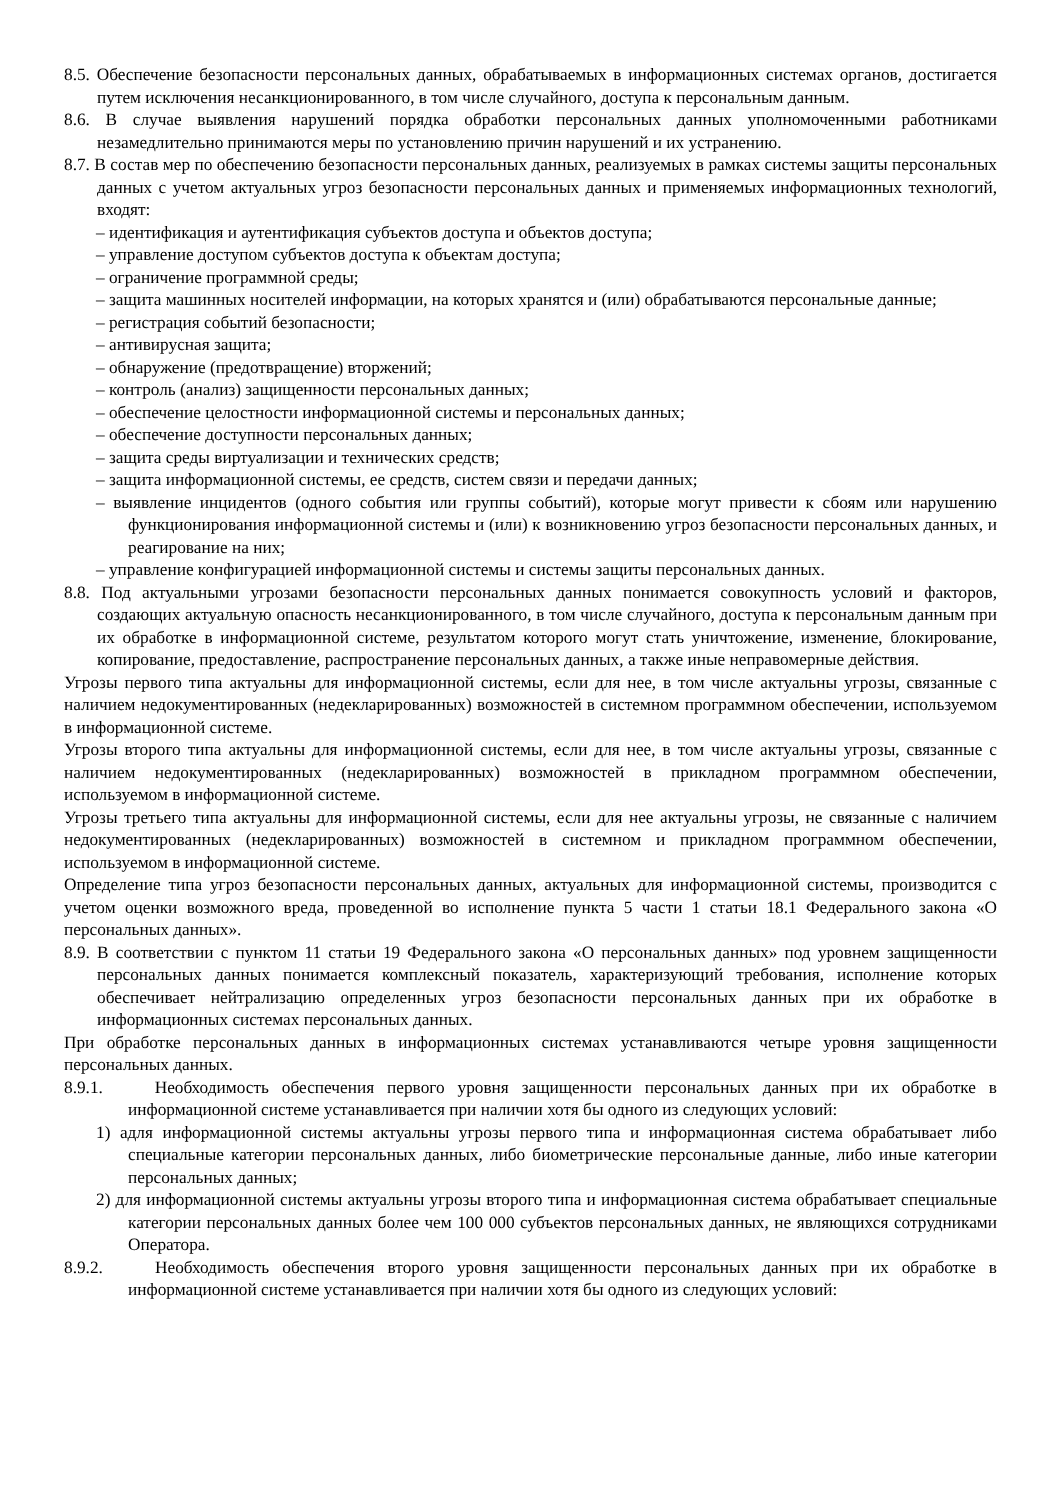8.5. Обеспечение безопасности персональных данных, обрабатываемых в информационных системах органов, достигается путем исключения несанкционированного, в том числе случайного, доступа к персональным данным.
8.6. В случае выявления нарушений порядка обработки персональных данных уполномоченными работниками незамедлительно принимаются меры по установлению причин нарушений и их устранению.
8.7. В состав мер по обеспечению безопасности персональных данных, реализуемых в рамках системы защиты персональных данных с учетом актуальных угроз безопасности персональных данных и применяемых информационных технологий, входят:
– идентификация и аутентификация субъектов доступа и объектов доступа;
– управление доступом субъектов доступа к объектам доступа;
– ограничение программной среды;
– защита машинных носителей информации, на которых хранятся и (или) обрабатываются персональные данные;
– регистрация событий безопасности;
– антивирусная защита;
– обнаружение (предотвращение) вторжений;
– контроль (анализ) защищенности персональных данных;
– обеспечение целостности информационной системы и персональных данных;
– обеспечение доступности персональных данных;
– защита среды виртуализации и технических средств;
– защита информационной системы, ее средств, систем связи и передачи данных;
– выявление инцидентов (одного события или группы событий), которые могут привести к сбоям или нарушению функционирования информационной системы и (или) к возникновению угроз безопасности персональных данных, и реагирование на них;
– управление конфигурацией информационной системы и системы защиты персональных данных.
8.8. Под актуальными угрозами безопасности персональных данных понимается совокупность условий и факторов, создающих актуальную опасность несанкционированного, в том числе случайного, доступа к персональным данным при их обработке в информационной системе, результатом которого могут стать уничтожение, изменение, блокирование, копирование, предоставление, распространение персональных данных, а также иные неправомерные действия.
Угрозы первого типа актуальны для информационной системы, если для нее, в том числе актуальны угрозы, связанные с наличием недокументированных (недекларированных) возможностей в системном программном обеспечении, используемом в информационной системе.
Угрозы второго типа актуальны для информационной системы, если для нее, в том числе актуальны угрозы, связанные с наличием недокументированных (недекларированных) возможностей в прикладном программном обеспечении, используемом в информационной системе.
Угрозы третьего типа актуальны для информационной системы, если для нее актуальны угрозы, не связанные с наличием недокументированных (недекларированных) возможностей в системном и прикладном программном обеспечении, используемом в информационной системе.
Определение типа угроз безопасности персональных данных, актуальных для информационной системы, производится с учетом оценки возможного вреда, проведенной во исполнение пункта 5 части 1 статьи 18.1 Федерального закона «О персональных данных».
8.9. В соответствии с пунктом 11 статьи 19 Федерального закона «О персональных данных» под уровнем защищенности персональных данных понимается комплексный показатель, характеризующий требования, исполнение которых обеспечивает нейтрализацию определенных угроз безопасности персональных данных при их обработке в информационных системах персональных данных.
При обработке персональных данных в информационных системах устанавливаются четыре уровня защищенности персональных данных.
8.9.1. Необходимость обеспечения первого уровня защищенности персональных данных при их обработке в информационной системе устанавливается при наличии хотя бы одного из следующих условий:
1) адля информационной системы актуальны угрозы первого типа и информационная система обрабатывает либо специальные категории персональных данных, либо биометрические персональные данные, либо иные категории персональных данных;
2) для информационной системы актуальны угрозы второго типа и информационная система обрабатывает специальные категории персональных данных более чем 100 000 субъектов персональных данных, не являющихся сотрудниками Оператора.
8.9.2. Необходимость обеспечения второго уровня защищенности персональных данных при их обработке в информационной системе устанавливается при наличии хотя бы одного из следующих условий: